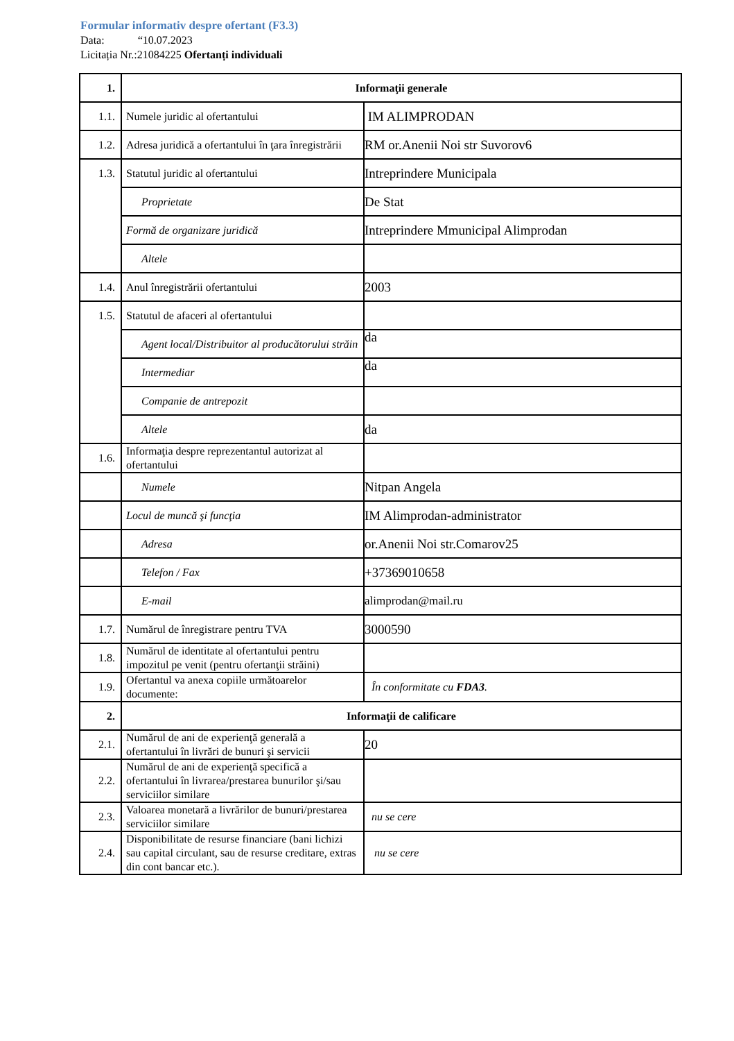Formular informativ despre ofertant (F3.3)
Data: “10.07.2023
Licitația Nr.:21084225 Ofertanți individuali
| 1. | Informaţii generale | |
| 1.1. | Numele juridic al ofertantului | IM ALIMPRODAN |
| 1.2. | Adresa juridică a ofertantului în ţara înregistrării | RM or.Anenii Noi str Suvorov6 |
| 1.3. | Statutul juridic al ofertantului | Intreprindere Municipala |
| | Proprietate | De Stat |
| | Formă de organizare juridică | Intreprindere Mmunicipal Alimprodan |
| | Altele | |
| 1.4. | Anul înregistrării ofertantului | 2003 |
| 1.5. | Statutul de afaceri al ofertantului | |
| | Agent local/Distribuitor al producătorului străin | da |
| | Intermediar | da |
| | Companie de antrepozit | |
| | Altele | da |
| 1.6. | Informaţia despre reprezentantul autorizat al ofertantului | |
| | Numele | Nitpan Angela |
| | Locul de muncă şi funcţia | IM Alimprodan-administrator |
| | Adresa | or.Anenii Noi str.Comarov25 |
| | Telefon / Fax | +37369010658 |
| | E-mail | alimprodan@mail.ru |
| 1.7. | Numărul de înregistrare pentru TVA | 3000590 |
| 1.8. | Numărul de identitate al ofertantului pentru impozitul pe venit (pentru ofertanţii străini) | |
| 1.9. | Ofertantul va anexa copiile următoarelor documente: | În conformitate cu FDA3 . |
| 2. | Informaţii de calificare | |
| 2.1. | Numărul de ani de experienţă generală a ofertantului în livrări de bunuri şi servicii | 20 |
| 2.2. | Numărul de ani de experienţă specifică a ofertantului în livrarea/prestarea bunurilor şi/sau serviciilor similare | |
| 2.3. | Valoarea monetară a livrărilor de bunuri/prestarea serviciilor similare | nu se cere |
| 2.4. | Disponibilitate de resurse financiare (bani lichizi sau capital circulant, sau de resurse creditare, extras din cont bancar etc.). | nu se cere |